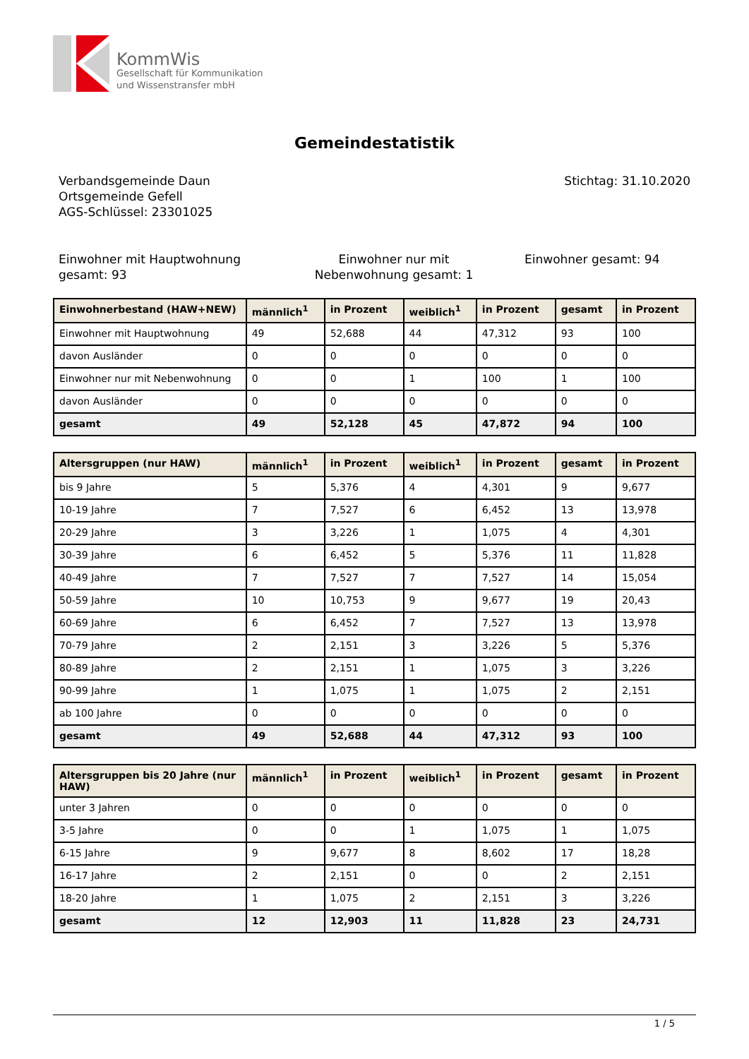KommWis
Gesellschaft für Kommunikation
und Wissenstransfer mbH
Gemeindestatistik
Verbandsgemeinde Daun
Ortsgemeinde Gefell
AGS-Schlüssel: 23301025
Stichtag: 31.10.2020
Einwohner mit Hauptwohnung gesamt: 93
Einwohner nur mit Nebenwohnung gesamt: 1
Einwohner gesamt: 94
| Einwohnerbestand (HAW+NEW) | männlich<sup>1</sup> | in Prozent | weiblich<sup>1</sup> | in Prozent | gesamt | in Prozent |
| --- | --- | --- | --- | --- | --- | --- |
| Einwohner mit Hauptwohnung | 49 | 52,688 | 44 | 47,312 | 93 | 100 |
| davon Ausländer | 0 | 0 | 0 | 0 | 0 | 0 |
| Einwohner nur mit Nebenwohnung | 0 | 0 | 1 | 100 | 1 | 100 |
| davon Ausländer | 0 | 0 | 0 | 0 | 0 | 0 |
| gesamt | 49 | 52,128 | 45 | 47,872 | 94 | 100 |
| Altersgruppen (nur HAW) | männlich<sup>1</sup> | in Prozent | weiblich<sup>1</sup> | in Prozent | gesamt | in Prozent |
| --- | --- | --- | --- | --- | --- | --- |
| bis 9 Jahre | 5 | 5,376 | 4 | 4,301 | 9 | 9,677 |
| 10-19 Jahre | 7 | 7,527 | 6 | 6,452 | 13 | 13,978 |
| 20-29 Jahre | 3 | 3,226 | 1 | 1,075 | 4 | 4,301 |
| 30-39 Jahre | 6 | 6,452 | 5 | 5,376 | 11 | 11,828 |
| 40-49 Jahre | 7 | 7,527 | 7 | 7,527 | 14 | 15,054 |
| 50-59 Jahre | 10 | 10,753 | 9 | 9,677 | 19 | 20,43 |
| 60-69 Jahre | 6 | 6,452 | 7 | 7,527 | 13 | 13,978 |
| 70-79 Jahre | 2 | 2,151 | 3 | 3,226 | 5 | 5,376 |
| 80-89 Jahre | 2 | 2,151 | 1 | 1,075 | 3 | 3,226 |
| 90-99 Jahre | 1 | 1,075 | 1 | 1,075 | 2 | 2,151 |
| ab 100 Jahre | 0 | 0 | 0 | 0 | 0 | 0 |
| gesamt | 49 | 52,688 | 44 | 47,312 | 93 | 100 |
| Altersgruppen bis 20 Jahre (nur HAW) | männlich<sup>1</sup> | in Prozent | weiblich<sup>1</sup> | in Prozent | gesamt | in Prozent |
| --- | --- | --- | --- | --- | --- | --- |
| unter 3 Jahren | 0 | 0 | 0 | 0 | 0 | 0 |
| 3-5 Jahre | 0 | 0 | 1 | 1,075 | 1 | 1,075 |
| 6-15 Jahre | 9 | 9,677 | 8 | 8,602 | 17 | 18,28 |
| 16-17 Jahre | 2 | 2,151 | 0 | 0 | 2 | 2,151 |
| 18-20 Jahre | 1 | 1,075 | 2 | 2,151 | 3 | 3,226 |
| gesamt | 12 | 12,903 | 11 | 11,828 | 23 | 24,731 |
1 / 5